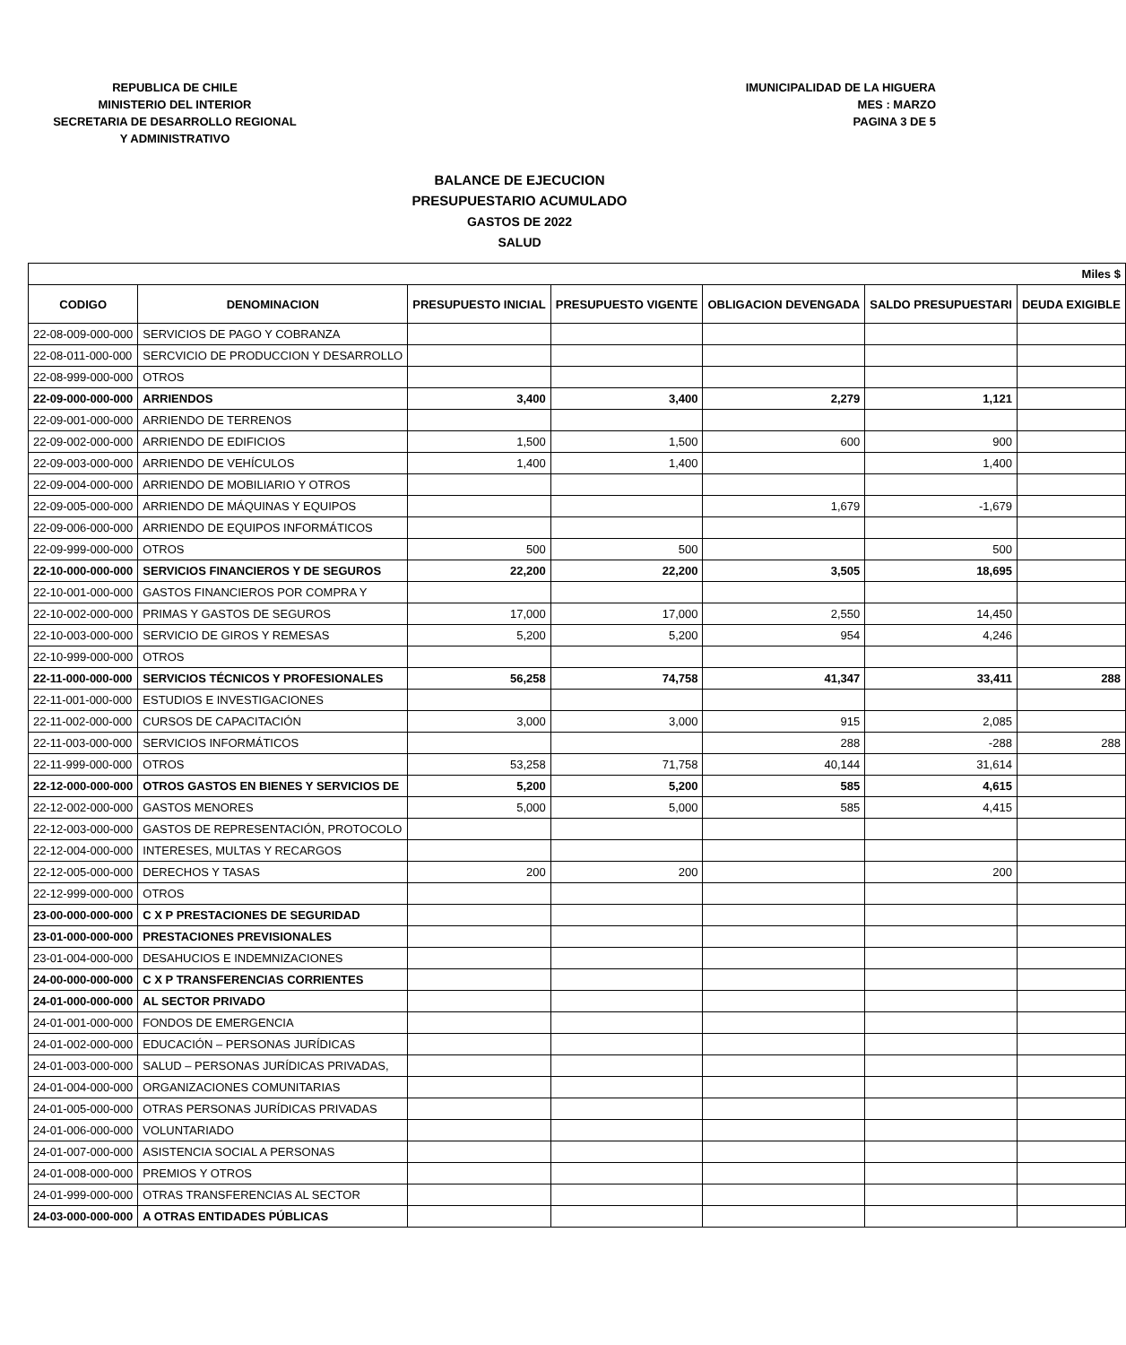REPUBLICA DE CHILE
MINISTERIO DEL INTERIOR
SECRETARIA DE DESARROLLO REGIONAL
Y ADMINISTRATIVO
IMUNICIPALIDAD DE LA HIGUERA
MES : MARZO
PAGINA 3 DE 5
BALANCE DE EJECUCION
PRESUPUESTARIO ACUMULADO
GASTOS DE 2022
SALUD
| Miles $ | | | | | | |
| CODIGO | DENOMINACION | PRESUPUESTO INICIAL | PRESUPUESTO VIGENTE | OBLIGACION DEVENGADA | SALDO PRESUPUESTARI | DEUDA EXIGIBLE |
| 22-08-009-000-000 | SERVICIOS DE PAGO Y COBRANZA | | | | | |
| 22-08-011-000-000 | SERCVICIO DE PRODUCCION Y DESARROLLO | | | | | |
| 22-08-999-000-000 | OTROS | | | | | |
| 22-09-000-000-000 | ARRIENDOS | 3,400 | 3,400 | 2,279 | 1,121 | |
| 22-09-001-000-000 | ARRIENDO DE TERRENOS | | | | | |
| 22-09-002-000-000 | ARRIENDO DE EDIFICIOS | 1,500 | 1,500 | 600 | 900 | |
| 22-09-003-000-000 | ARRIENDO DE VEHÍCULOS | 1,400 | 1,400 | | 1,400 | |
| 22-09-004-000-000 | ARRIENDO DE MOBILIARIO Y OTROS | | | | | |
| 22-09-005-000-000 | ARRIENDO DE MÁQUINAS Y EQUIPOS | | | 1,679 | -1,679 | |
| 22-09-006-000-000 | ARRIENDO DE EQUIPOS INFORMÁTICOS | | | | | |
| 22-09-999-000-000 | OTROS | 500 | 500 | | 500 | |
| 22-10-000-000-000 | SERVICIOS FINANCIEROS Y DE SEGUROS | 22,200 | 22,200 | 3,505 | 18,695 | |
| 22-10-001-000-000 | GASTOS FINANCIEROS POR COMPRA Y | | | | | |
| 22-10-002-000-000 | PRIMAS Y GASTOS DE SEGUROS | 17,000 | 17,000 | 2,550 | 14,450 | |
| 22-10-003-000-000 | SERVICIO DE GIROS Y REMESAS | 5,200 | 5,200 | 954 | 4,246 | |
| 22-10-999-000-000 | OTROS | | | | | |
| 22-11-000-000-000 | SERVICIOS TÉCNICOS Y PROFESIONALES | 56,258 | 74,758 | 41,347 | 33,411 | 288 |
| 22-11-001-000-000 | ESTUDIOS E INVESTIGACIONES | | | | | |
| 22-11-002-000-000 | CURSOS DE CAPACITACIÓN | 3,000 | 3,000 | 915 | 2,085 | |
| 22-11-003-000-000 | SERVICIOS INFORMÁTICOS | | | 288 | -288 | 288 |
| 22-11-999-000-000 | OTROS | 53,258 | 71,758 | 40,144 | 31,614 | |
| 22-12-000-000-000 | OTROS GASTOS EN BIENES Y SERVICIOS DE | 5,200 | 5,200 | 585 | 4,615 | |
| 22-12-002-000-000 | GASTOS MENORES | 5,000 | 5,000 | 585 | 4,415 | |
| 22-12-003-000-000 | GASTOS DE REPRESENTACIÓN, PROTOCOLO | | | | | |
| 22-12-004-000-000 | INTERESES, MULTAS Y RECARGOS | | | | | |
| 22-12-005-000-000 | DERECHOS Y TASAS | 200 | 200 | | 200 | |
| 22-12-999-000-000 | OTROS | | | | | |
| 23-00-000-000-000 | C X P PRESTACIONES DE SEGURIDAD | | | | | |
| 23-01-000-000-000 | PRESTACIONES PREVISIONALES | | | | | |
| 23-01-004-000-000 | DESAHUCIOS E INDEMNIZACIONES | | | | | |
| 24-00-000-000-000 | C X P TRANSFERENCIAS CORRIENTES | | | | | |
| 24-01-000-000-000 | AL SECTOR PRIVADO | | | | | |
| 24-01-001-000-000 | FONDOS DE EMERGENCIA | | | | | |
| 24-01-002-000-000 | EDUCACIÓN – PERSONAS JURÍDICAS | | | | | |
| 24-01-003-000-000 | SALUD – PERSONAS JURÍDICAS PRIVADAS, | | | | | |
| 24-01-004-000-000 | ORGANIZACIONES COMUNITARIAS | | | | | |
| 24-01-005-000-000 | OTRAS PERSONAS JURÍDICAS PRIVADAS | | | | | |
| 24-01-006-000-000 | VOLUNTARIADO | | | | | |
| 24-01-007-000-000 | ASISTENCIA SOCIAL A PERSONAS | | | | | |
| 24-01-008-000-000 | PREMIOS Y OTROS | | | | | |
| 24-01-999-000-000 | OTRAS TRANSFERENCIAS AL SECTOR | | | | | |
| 24-03-000-000-000 | A OTRAS ENTIDADES PÚBLICAS | | | | | |